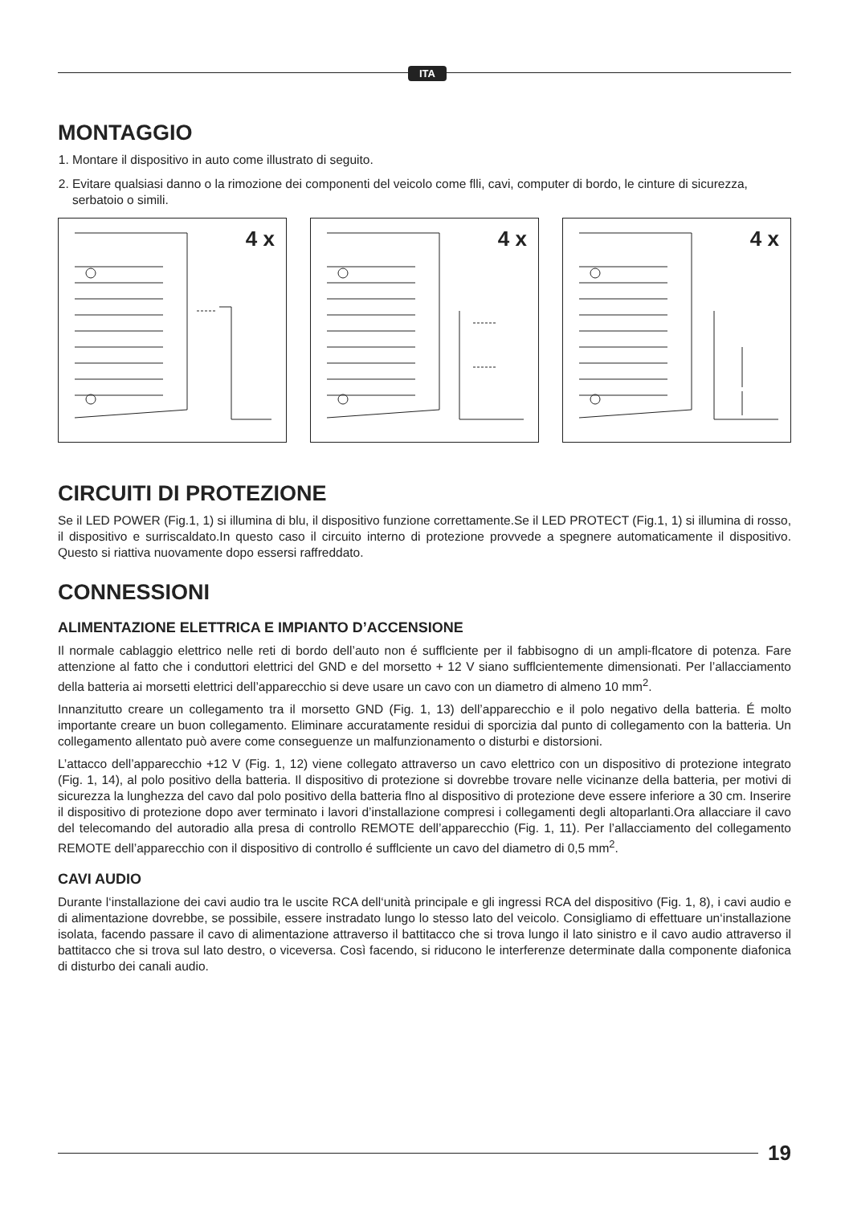ITA
MONTAGGIO
1. Montare il dispositivo in auto come illustrato di seguito.
2. Evitare qualsiasi danno o la rimozione dei componenti del veicolo come flli, cavi, computer di bordo, le cinture di sicurezza, serbatoio o simili.
4 x
4 x
4 x
CIRCUITI DI PROTEZIONE
Se il LED POWER (Fig.1, 1) si illumina di blu, il dispositivo funzione correttamente.Se il LED PROTECT (Fig.1, 1) si illumina di rosso, il dispositivo e surriscaldato.In questo caso il circuito interno di protezione provvede a spegnere automaticamente il dispositivo. Questo si riattiva nuovamente dopo essersi raffreddato.
CONNESSIONI
ALIMENTAZIONE ELETTRICA E IMPIANTO D’ACCENSIONE
Il normale cablaggio elettrico nelle reti di bordo dell’auto non é sufflciente per il fabbisogno di un ampli-flcatore di potenza. Fare attenzione al fatto che i conduttori elettrici del GND e del morsetto + 12 V siano sufflcientemente dimensionati. Per l’allacciamento della batteria ai morsetti elettrici dell’apparecchio si deve usare un cavo con un diametro di almeno 10 mm<sup>2</sup>.
Innanzitutto creare un collegamento tra il morsetto GND (Fig. 1, 13) dell’apparecchio e il polo negativo della batteria. É molto importante creare un buon collegamento. Eliminare accuratamente residui di sporcizia dal punto di collegamento con la batteria. Un collegamento allentato può avere come conseguenze un malfunzionamento o disturbi e distorsioni.
L’attacco dell’apparecchio +12 V (Fig. 1, 12) viene collegato attraverso un cavo elettrico con un dispositivo di protezione integrato (Fig. 1, 14), al polo positivo della batteria. Il dispositivo di protezione si dovrebbe trovare nelle vicinanze della batteria, per motivi di sicurezza la lunghezza del cavo dal polo positivo della batteria flno al dispositivo di protezione deve essere inferiore a 30 cm. Inserire il dispositivo di protezione dopo aver terminato i lavori d’installazione compresi i collegamenti degli altoparlanti.Ora allacciare il cavo del telecomando del autoradio alla presa di controllo REMOTE dell’apparecchio (Fig. 1, 11). Per l’allacciamento del collegamento REMOTE dell’apparecchio con il dispositivo di controllo é sufflciente un cavo del diametro di 0,5 mm<sup>2</sup>.
CAVI AUDIO
Durante l‘installazione dei cavi audio tra le uscite RCA dell‘unità principale e gli ingressi RCA del dispositivo (Fig. 1, 8), i cavi audio e di alimentazione dovrebbe, se possibile, essere instradato lungo lo stesso lato del veicolo. Consigliamo di effettuare un‘installazione isolata, facendo passare il cavo di alimentazione attraverso il battitacco che si trova lungo il lato sinistro e il cavo audio attraverso il battitacco che si trova sul lato destro, o viceversa. Così facendo, si riducono le interferenze determinate dalla componente diafonica di disturbo dei canali audio.
19